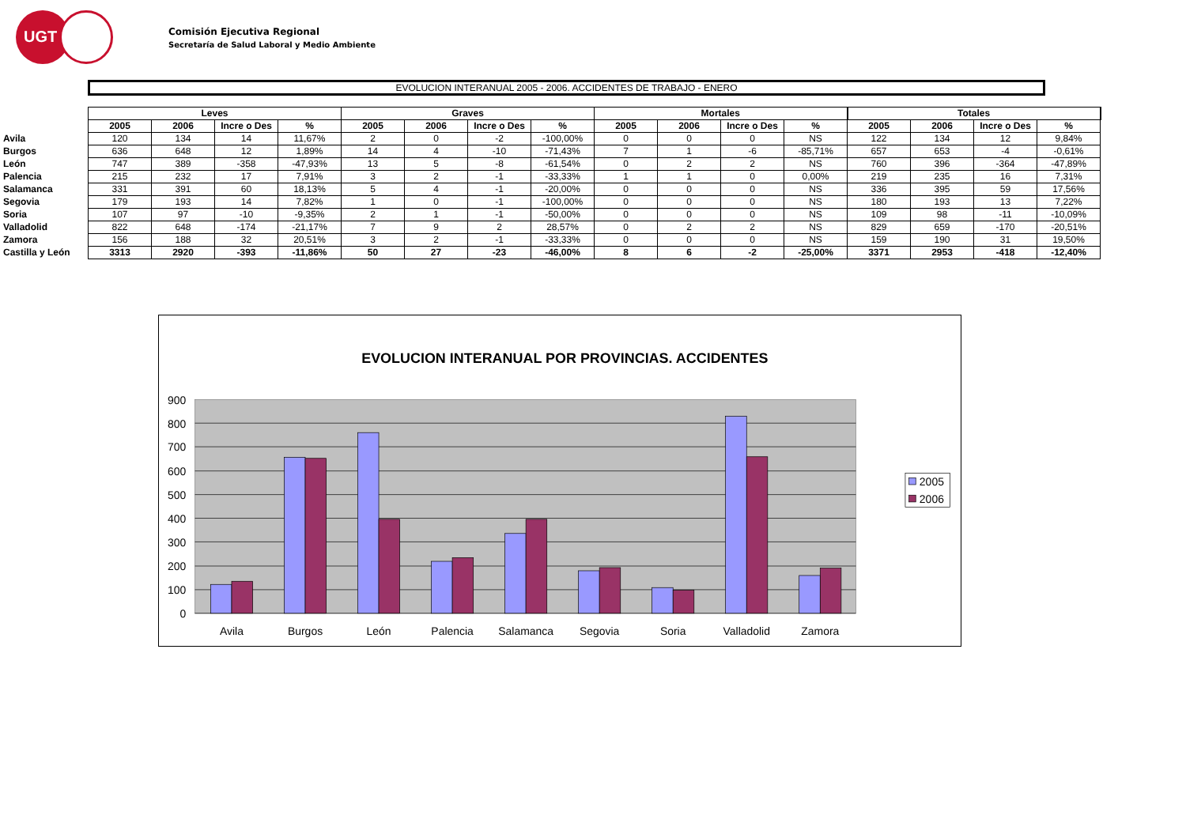UGT
Comisión Ejecutiva Regional
Secretaría de Salud Laboral y Medio Ambiente
EVOLUCION INTERANUAL 2005 - 2006. ACCIDENTES DE TRABAJO - ENERO
| | Leves | | | | Graves | | | | Mortales | | | | Totales | | | |
| | 2005 | 2006 | Incre o Des | % | 2005 | 2006 | Incre o Des | % | 2005 | 2006 | Incre o Des | % | 2005 | 2006 | Incre o Des | % |
| Avila | 120 | 134 | 14 | 11,67% | 2 | 0 | -2 | -100,00% | 0 | 0 | 0 | NS | 122 | 134 | 12 | 9,84% |
| Burgos | 636 | 648 | 12 | 1,89% | 14 | 4 | -10 | -71,43% | 7 | 1 | -6 | -85,71% | 657 | 653 | -4 | -0,61% |
| León | 747 | 389 | -358 | -47,93% | 13 | 5 | -8 | -61,54% | 0 | 2 | 2 | NS | 760 | 396 | -364 | -47,89% |
| Palencia | 215 | 232 | 17 | 7,91% | 3 | 2 | -1 | -33,33% | 1 | 1 | 0 | 0,00% | 219 | 235 | 16 | 7,31% |
| Salamanca | 331 | 391 | 60 | 18,13% | 5 | 4 | -1 | -20,00% | 0 | 0 | 0 | NS | 336 | 395 | 59 | 17,56% |
| Segovia | 179 | 193 | 14 | 7,82% | 1 | 0 | -1 | -100,00% | 0 | 0 | 0 | NS | 180 | 193 | 13 | 7,22% |
| Soria | 107 | 97 | -10 | -9,35% | 2 | 1 | -1 | -50,00% | 0 | 0 | 0 | NS | 109 | 98 | -11 | -10,09% |
| Valladolid | 822 | 648 | -174 | -21,17% | 7 | 9 | 2 | 28,57% | 0 | 2 | 2 | NS | 829 | 659 | -170 | -20,51% |
| Zamora | 156 | 188 | 32 | 20,51% | 3 | 2 | -1 | -33,33% | 0 | 0 | 0 | NS | 159 | 190 | 31 | 19,50% |
| Castilla y León | 3313 | 2920 | -393 | -11,86% | 50 | 27 | -23 | -46,00% | 8 | 6 | -2 | -25,00% | 3371 | 2953 | -418 | -12,40% |
EVOLUCION INTERANUAL POR PROVINCIAS. ACCIDENTES
900
800
700
600
500
400
300
200
100
0
Avila
Burgos
León
Palencia
Salamanca
Segovia
Soria
Valladolid
Zamora
2005
2006